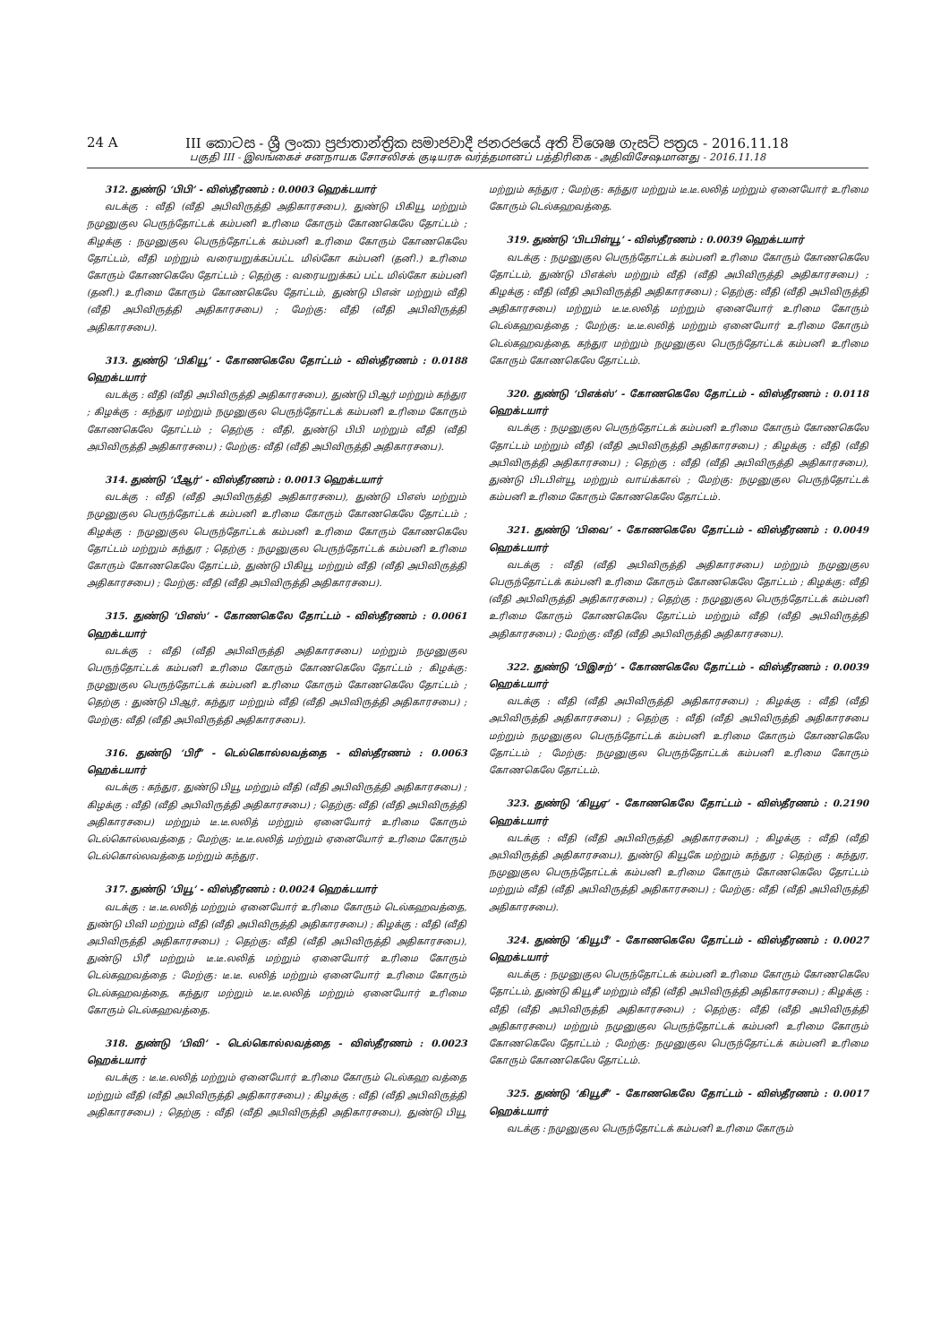24 A III කොටස - ශ්‍රී ලංකා ප්‍රජාතාන්ත්‍රික සමාජවාදී ජනරජයේ අති විශෙෂ ගැසට් පත්‍රය - 2016.11.18
பகுதி III - இலங்கைச் சனநாயக சோசலிசக் குடியரசு வர்த்தமானப் பத்திரிகை - அதிவிசேஷமானது - 2016.11.18
312. துண்டு ‘பிபி’ - விஸ்தீரணம் : 0.0003 ஹெக்டயார்
வடக்கு : வீதி (வீதி அபிவிருத்தி அதிகாரசபை), துண்டு பிகியூ மற்றும் நமுனுகுல பெருந்தோட்டக் கம்பனி உரிமை கோரும் கோணகெலே தோட்டம் ; கிழக்கு : நமுனுகுல பெருந்தோட்டக் கம்பனி உரிமை கோரும் கோணகெலே தோட்டம், வீதி மற்றும் வரையறுக்கப்பட்ட மில்கோ கம்பனி (தனி.) உரிமை கோரும் கோணகெலே தோட்டம் ; தெற்கு : வரையறுக்கப் பட்ட மில்கோ கம்பனி (தனி.) உரிமை கோரும் கோணகெலே தோட்டம், துண்டு பிஎன் மற்றும் வீதி (வீதி அபிவிருத்தி அதிகாரசபை) ; மேற்கு: வீதி (வீதி அபிவிருத்தி அதிகாரசபை).
313. துண்டு ‘பிகியூ’ - கோணகெலே தோட்டம் - விஸ்தீரணம் : 0.0188 ஹெக்டயார்
வடக்கு : வீதி (வீதி அபிவிருத்தி அதிகாரசபை), துண்டு பிஆர் மற்றும் கந்துர ; கிழக்கு : கந்துர மற்றும் நமுனுகுல பெருந்தோட்டக் கம்பனி உரிமை கோரும் கோணகெலே தோட்டம் ; தெற்கு : வீதி, துண்டு பிபி மற்றும் வீதி (வீதி அபிவிருத்தி அதிகாரசபை) ; மேற்கு: வீதி (வீதி அபிவிருத்தி அதிகாரசபை).
314. துண்டு ‘பீஆர்’ - விஸ்தீரணம் : 0.0013 ஹெக்டயார்
வடக்கு : வீதி (வீதி அபிவிருத்தி அதிகாரசபை), துண்டு பிஎஸ் மற்றும் நமுனுகுல பெருந்தோட்டக் கம்பனி உரிமை கோரும் கோணகெலே தோட்டம் ; கிழக்கு : நமுனுகுல பெருந்தோட்டக் கம்பனி உரிமை கோரும் கோணகெலே தோட்டம் மற்றும் கந்துர ; தெற்கு : நமுனுகுல பெருந்தோட்டக் கம்பனி உரிமை கோரும் கோணகெலே தோட்டம், துண்டு பிகியூ மற்றும் வீதி (வீதி அபிவிருத்தி அதிகாரசபை) ; மேற்கு: வீதி (வீதி அபிவிருத்தி அதிகாரசபை).
315. துண்டு ‘பிஎஸ்’ - கோணகெலே தோட்டம் - விஸ்தீரணம் : 0.0061 ஹெக்டயார்
வடக்கு : வீதி (வீதி அபிவிருத்தி அதிகாரசபை) மற்றும் நமுனுகுல பெருந்தோட்டக் கம்பனி உரிமை கோரும் கோணகெலே தோட்டம் ; கிழக்கு: நமுனுகுல பெருந்தோட்டக் கம்பனி உரிமை கோரும் கோணகெலே தோட்டம் ; தெற்கு : துண்டு பிஆர், கந்துர மற்றும் வீதி (வீதி அபிவிருத்தி அதிகாரசபை) ; மேற்கு: வீதி (வீதி அபிவிருத்தி அதிகாரசபை).
316. துண்டு ‘பிரீ’ - டெல்கொல்லவத்தை - விஸ்தீரணம் : 0.0063 ஹெக்டயார்
வடக்கு : கந்துர, துண்டு பியூ மற்றும் வீதி (வீதி அபிவிருத்தி அதிகாரசபை) ; கிழக்கு : வீதி (வீதி அபிவிருத்தி அதிகாரசபை) ; தெற்கு: வீதி (வீதி அபிவிருத்தி அதிகாரசபை) மற்றும் டீ.டீ.லலித் மற்றும் ஏனையோர் உரிமை கோரும் டெல்கொல்லவத்தை ; மேற்கு: டீ.டீ.லலித் மற்றும் ஏனையோர் உரிமை கோரும் டெல்கொல்லவத்தை மற்றும் கந்துர.
317. துண்டு ‘பியூ’ - விஸ்தீரணம் : 0.0024 ஹெக்டயார்
வடக்கு : டீ.டீ.லலித் மற்றும் ஏனையோர் உரிமை கோரும் டெல்கஹவத்தை, துண்டு பிவி மற்றும் வீதி (வீதி அபிவிருத்தி அதிகாரசபை) ; கிழக்கு : வீதி (வீதி அபிவிருத்தி அதிகாரசபை) ; தெற்கு: வீதி (வீதி அபிவிருத்தி அதிகாரசபை), துண்டு பிரீ மற்றும் டீ.டீ.லலித் மற்றும் ஏனையோர் உரிமை கோரும் டெல்கஹவத்தை ; மேற்கு: டீ.டீ. லலித் மற்றும் ஏனையோர் உரிமை கோரும் டெல்கஹவத்தை, கந்துர மற்றும் டீ.டீ.லலித் மற்றும் ஏனையோர் உரிமை கோரும் டெல்கஹவத்தை.
318. துண்டு ‘பிவி’ - டெல்கொல்லவத்தை - விஸ்தீரணம் : 0.0023 ஹெக்டயார்
வடக்கு : டீ.டீ.லலித் மற்றும் ஏனையோர் உரிமை கோரும் டெல்கஹ வத்தை மற்றும் வீதி (வீதி அபிவிருத்தி அதிகாரசபை) ; கிழக்கு : வீதி (வீதி அபிவிருத்தி அதிகாரசபை) ; தெற்கு : வீதி (வீதி அபிவிருத்தி அதிகாரசபை), துண்டு பியூ மற்றும் கந்துர ; மேற்கு: கந்துர மற்றும் டீ.டீ.லலித் மற்றும் ஏனையோர் உரிமை கோரும் டெல்கஹவத்தை.
319. துண்டு ‘பிடபிள்யூ’ - விஸ்தீரணம் : 0.0039 ஹெக்டயார்
வடக்கு : நமுனுகுல பெருந்தோட்டக் கம்பனி உரிமை கோரும் கோணகெலே தோட்டம், துண்டு பிஎக்ஸ் மற்றும் வீதி (வீதி அபிவிருத்தி அதிகாரசபை) ; கிழக்கு : வீதி (வீதி அபிவிருத்தி அதிகாரசபை) ; தெற்கு: வீதி (வீதி அபிவிருத்தி அதிகாரசபை) மற்றும் டீ.டீ.லலித் மற்றும் ஏனையோர் உரிமை கோரும் டெல்கஹவத்தை ; மேற்கு: டீ.டீ.லலித் மற்றும் ஏனையோர் உரிமை கோரும் டெல்கஹவத்தை, கந்துர மற்றும் நமுனுகுல பெருந்தோட்டக் கம்பனி உரிமை கோரும் கோணகெலே தோட்டம்.
320. துண்டு ‘பிஎக்ஸ்’ - கோணகெலே தோட்டம் - விஸ்தீரணம் : 0.0118 ஹெக்டயார்
வடக்கு : நமுனுகுல பெருந்தோட்டக் கம்பனி உரிமை கோரும் கோணகெலே தோட்டம் மற்றும் வீதி (வீதி அபிவிருத்தி அதிகாரசபை) ; கிழக்கு : வீதி (வீதி அபிவிருத்தி அதிகாரசபை) ; தெற்கு : வீதி (வீதி அபிவிருத்தி அதிகாரசபை), துண்டு பிடபிள்யூ மற்றும் வாய்க்கால் ; மேற்கு: நமுனுகுல பெருந்தோட்டக் கம்பனி உரிமை கோரும் கோணகெலே தோட்டம்.
321. துண்டு ‘பிவை’ - கோணகெலே தோட்டம் - விஸ்தீரணம் : 0.0049 ஹெக்டயார்
வடக்கு : வீதி (வீதி அபிவிருத்தி அதிகாரசபை) மற்றும் நமுனுகுல பெருந்தோட்டக் கம்பனி உரிமை கோரும் கோணகெலே தோட்டம் ; கிழக்கு: வீதி (வீதி அபிவிருத்தி அதிகாரசபை) ; தெற்கு : நமுனுகுல பெருந்தோட்டக் கம்பனி உரிமை கோரும் கோணகெலே தோட்டம் மற்றும் வீதி (வீதி அபிவிருத்தி அதிகாரசபை) ; மேற்கு: வீதி (வீதி அபிவிருத்தி அதிகாரசபை).
322. துண்டு ‘பிஇசற்’ - கோணகெலே தோட்டம் - விஸ்தீரணம் : 0.0039 ஹெக்டயார்
வடக்கு : வீதி (வீதி அபிவிருத்தி அதிகாரசபை) ; கிழக்கு : வீதி (வீதி அபிவிருத்தி அதிகாரசபை) ; தெற்கு : வீதி (வீதி அபிவிருத்தி அதிகாரசபை மற்றும் நமுனுகுல பெருந்தோட்டக் கம்பனி உரிமை கோரும் கோணகெலே தோட்டம் ; மேற்கு: நமுனுகுல பெருந்தோட்டக் கம்பனி உரிமை கோரும் கோணகெலே தோட்டம்.
323. துண்டு ‘கியூஏ’ - கோணகெலே தோட்டம் - விஸ்தீரணம் : 0.2190 ஹெக்டயார்
வடக்கு : வீதி (வீதி அபிவிருத்தி அதிகாரசபை) ; கிழக்கு : வீதி (வீதி அபிவிருத்தி அதிகாரசபை), துண்டு கியூகே மற்றும் கந்துர ; தெற்கு : கந்துர, நமுனுகுல பெருந்தோட்டக் கம்பனி உரிமை கோரும் கோணகெலே தோட்டம் மற்றும் வீதி (வீதி அபிவிருத்தி அதிகாரசபை) ; மேற்கு: வீதி (வீதி அபிவிருத்தி அதிகாரசபை).
324. துண்டு ‘கியூபீ’ - கோணகெலே தோட்டம் - விஸ்தீரணம் : 0.0027 ஹெக்டயார்
வடக்கு : நமுனுகுல பெருந்தோட்டக் கம்பனி உரிமை கோரும் கோணகெலே தோட்டம், துண்டு கியூசீ மற்றும் வீதி (வீதி அபிவிருத்தி அதிகாரசபை) ; கிழக்கு : வீதி (வீதி அபிவிருத்தி அதிகாரசபை) ; தெற்கு: வீதி (வீதி அபிவிருத்தி அதிகாரசபை) மற்றும் நமுனுகுல பெருந்தோட்டக் கம்பனி உரிமை கோரும் கோணகெலே தோட்டம் ; மேற்கு: நமுனுகுல பெருந்தோட்டக் கம்பனி உரிமை கோரும் கோணகெலே தோட்டம்.
325. துண்டு ‘கியூசீ’ - கோணகெலே தோட்டம் - விஸ்தீரணம் : 0.0017 ஹெக்டயார்
வடக்கு : நமுனுகுல பெருந்தோட்டக் கம்பனி உரிமை கோரும்